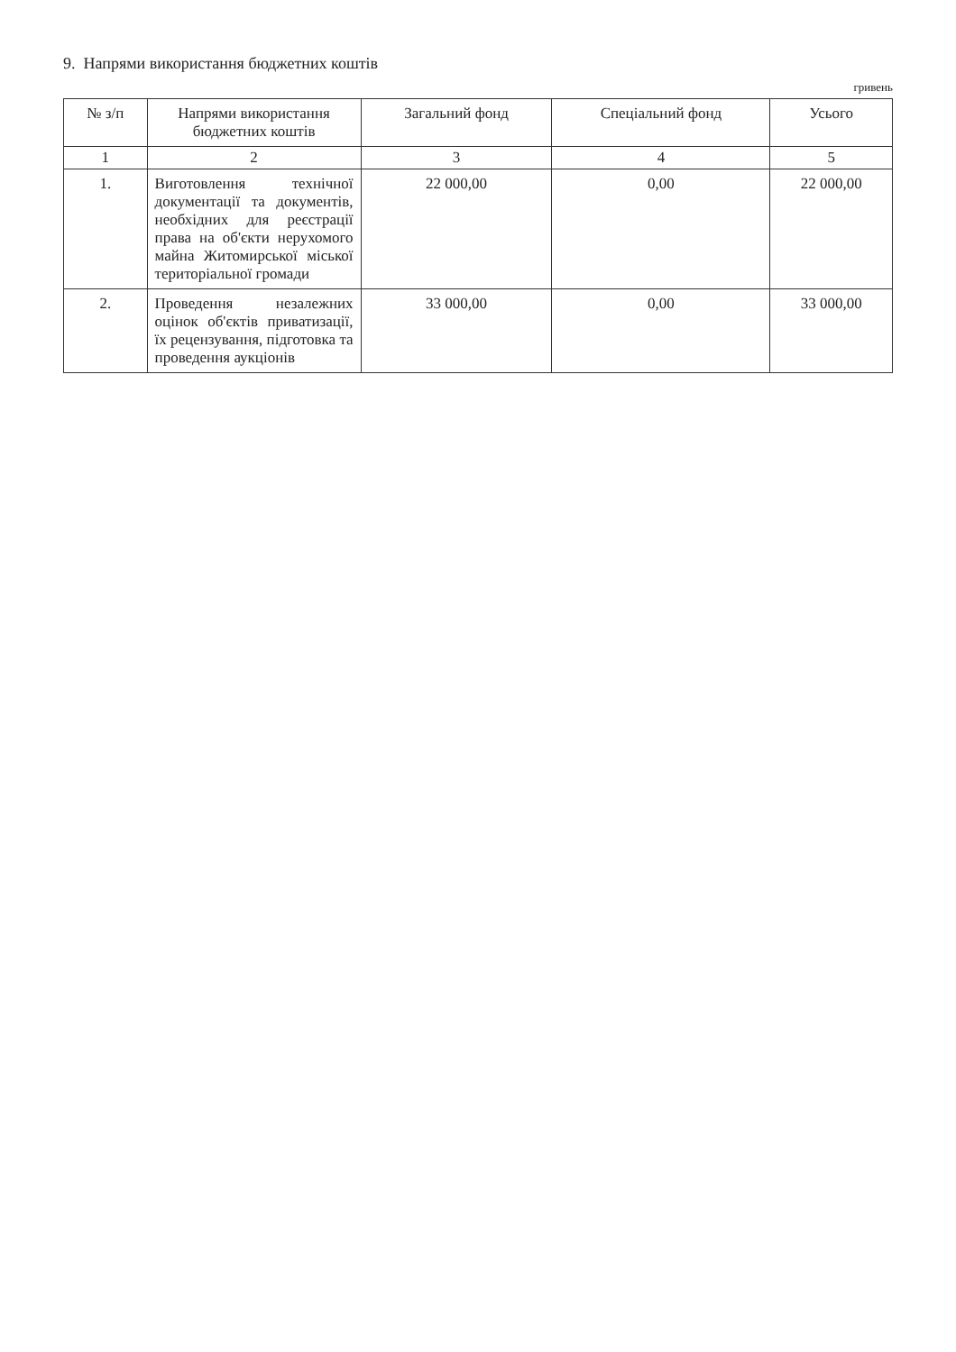9. Напрями використання бюджетних коштів
гривень
| № з/п | Напрями використання бюджетних коштів | Загальний фонд | Спеціальний фонд | Усього |
| --- | --- | --- | --- | --- |
| 1 | 2 | 3 | 4 | 5 |
| 1. | Виготовлення технічної документації та документів, необхідних для реєстрації права на об'єкти нерухомого майна Житомирської міської територіальної громади | 22 000,00 | 0,00 | 22 000,00 |
| 2. | Проведення незалежних оцінок об'єктів приватизації, їх рецензування, підготовка та проведення аукціонів | 33 000,00 | 0,00 | 33 000,00 |